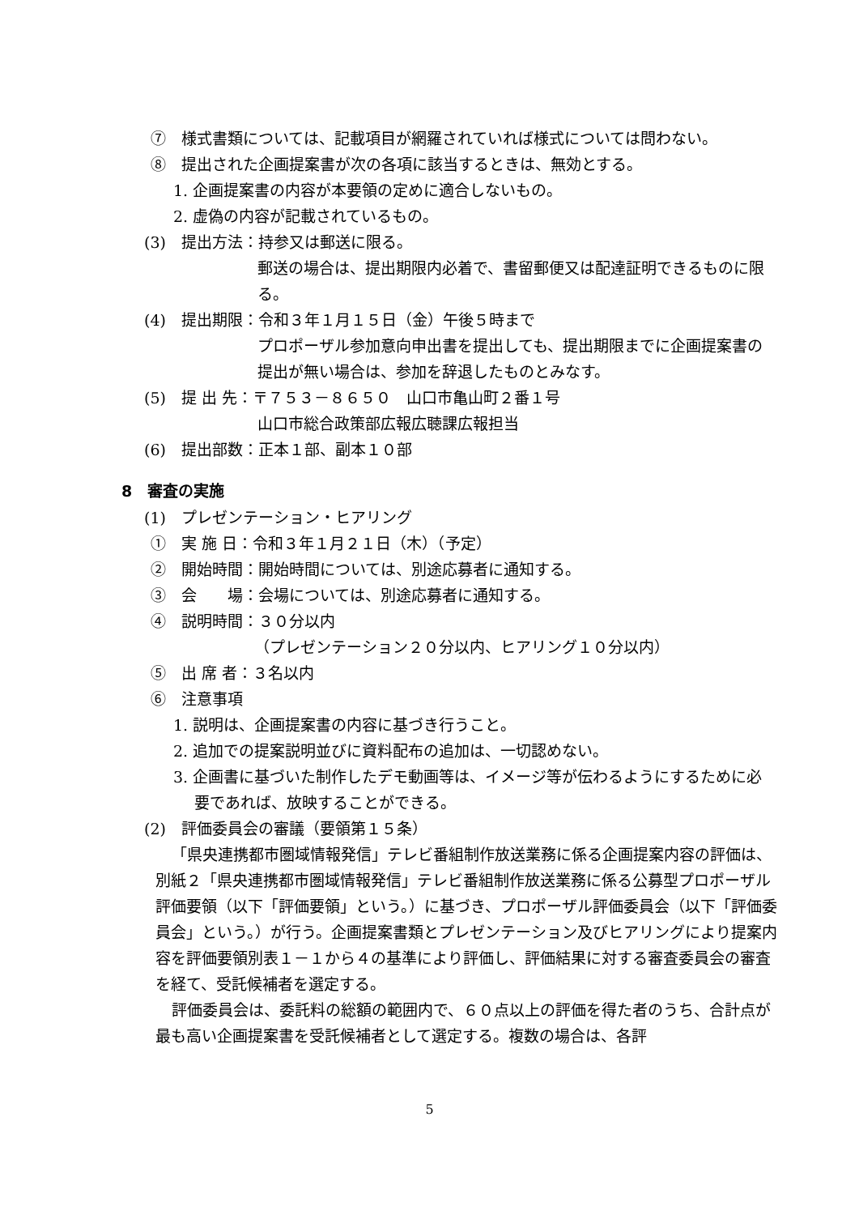⑦　様式書類については、記載項目が網羅されていれば様式については問わない。
⑧　提出された企画提案書が次の各項に該当するときは、無効とする。
1. 企画提案書の内容が本要領の定めに適合しないもの。
2. 虚偽の内容が記載されているもの。
(3)　提出方法：持参又は郵送に限る。
郵送の場合は、提出期限内必着で、書留郵便又は配達証明できるものに限る。
(4)　提出期限：令和３年１月１５日（金）午後５時まで
プロポーザル参加意向申出書を提出しても、提出期限までに企画提案書の提出が無い場合は、参加を辞退したものとみなす。
(5)　提 出 先：〒７５３－８６５０　山口市亀山町２番１号
山口市総合政策部広報広聴課広報担当
(6)　提出部数：正本１部、副本１０部
8　審査の実施
(1)　プレゼンテーション・ヒアリング
①　実 施 日：令和３年１月２１日（木）（予定）
②　開始時間：開始時間については、別途応募者に通知する。
③　会　　場：会場については、別途応募者に通知する。
④　説明時間：３０分以内
（プレゼンテーション２０分以内、ヒアリング１０分以内）
⑤　出 席 者：３名以内
⑥　注意事項
1. 説明は、企画提案書の内容に基づき行うこと。
2. 追加での提案説明並びに資料配布の追加は、一切認めない。
3. 企画書に基づいた制作したデモ動画等は、イメージ等が伝わるようにするために必要であれば、放映することができる。
(2)　評価委員会の審議（要領第１５条）
「県央連携都市圏域情報発信」テレビ番組制作放送業務に係る企画提案内容の評価は、別紙２「県央連携都市圏域情報発信」テレビ番組制作放送業務に係る公募型プロポーザル評価要領（以下「評価要領」という。）に基づき、プロポーザル評価委員会（以下「評価委員会」という。）が行う。企画提案書類とプレゼンテーション及びヒアリングにより提案内容を評価要領別表１－１から４の基準により評価し、評価結果に対する審査委員会の審査を経て、受託候補者を選定する。
評価委員会は、委託料の総額の範囲内で、６０点以上の評価を得た者のうち、合計点が最も高い企画提案書を受託候補者として選定する。複数の場合は、各評
5